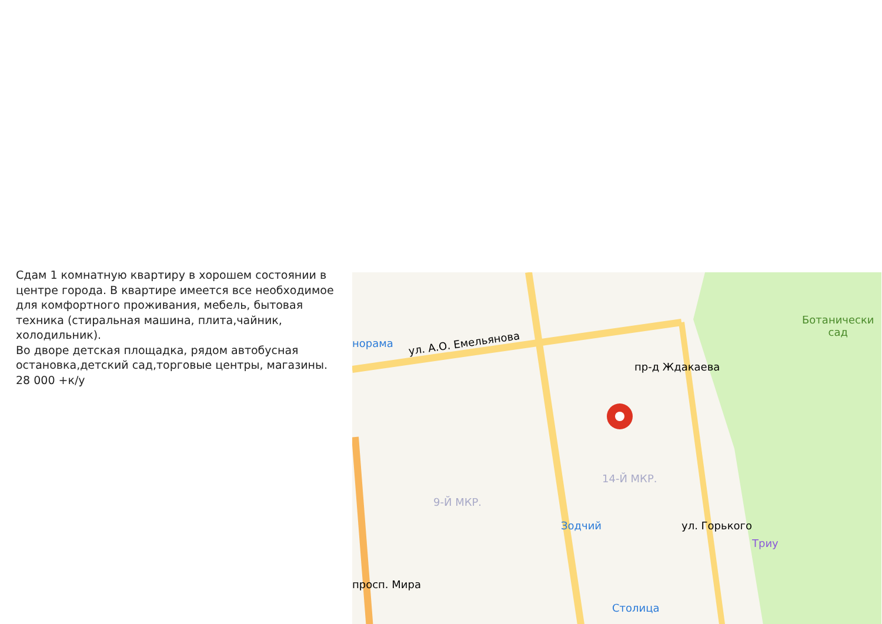Сдам 1 комнатную квартиру в хорошем состоянии в центре города. В квартире имеется все необходимое для комфортного проживания, мебель, бытовая техника (стиральная машина, плита,чайник, холодильник).
Во дворе детская площадка, рядом автобусная остановка,детский сад,торговые центры, магазины. 28 000 +к/у
норама ул. А.О. Емельянова
Ботанически
сад
14-Й МКР.
9-Й МКР.
Зодчий
Столица
Триу
пр-д Ждакаева
ул. Горького
просп. Мира